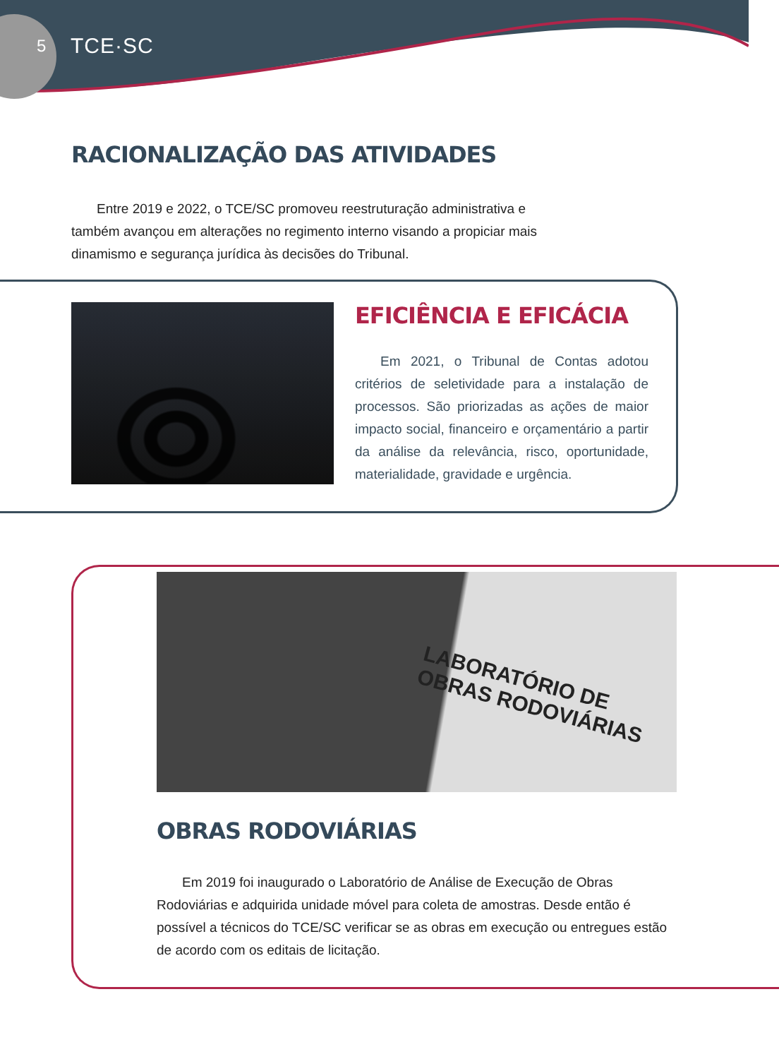5 TCE·SC
RACIONALIZAÇÃO DAS ATIVIDADES
Entre 2019 e 2022, o TCE/SC promoveu reestruturação administrativa e também avançou em alterações no regimento interno visando a propiciar mais dinamismo e segurança jurídica às decisões do Tribunal.
EFICIÊNCIA E EFICÁCIA
Em 2021, o Tribunal de Contas adotou critérios de seletividade para a instalação de processos. São priorizadas as ações de maior impacto social, financeiro e orçamentário a partir da análise da relevância, risco, oportunidade, materialidade, gravidade e urgência.
LABORATÓRIO DE
OBRAS RODOVIÁRIAS
OBRAS RODOVIÁRIAS
Em 2019 foi inaugurado o Laboratório de Análise de Execução de Obras Rodoviárias e adquirida unidade móvel para coleta de amostras. Desde então é possível a técnicos do TCE/SC verificar se as obras em execução ou entregues estão de acordo com os editais de licitação.